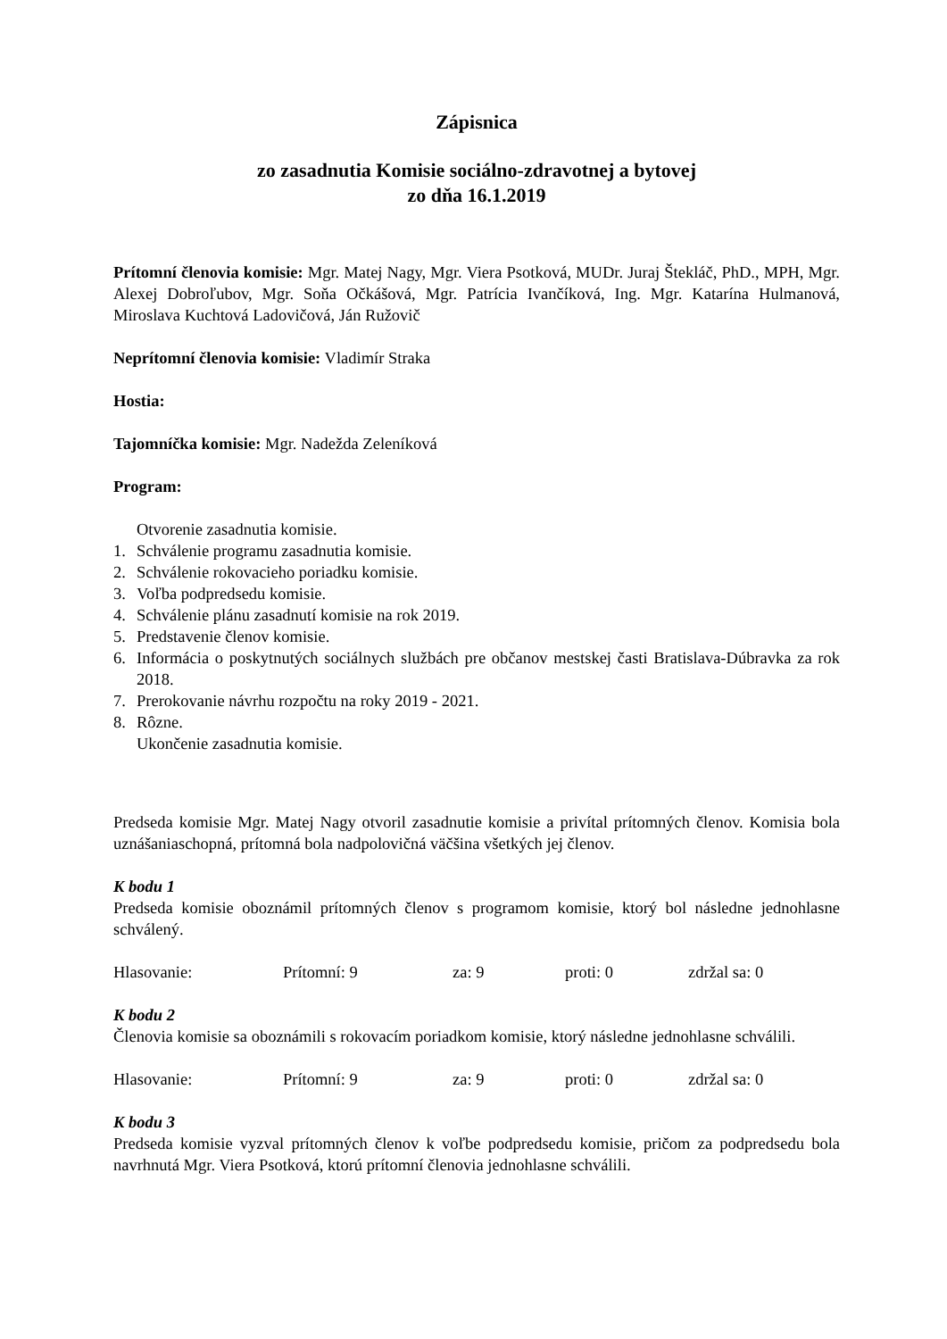Zápisnica
zo zasadnutia Komisie sociálno-zdravotnej a bytovej
zo dňa 16.1.2019
Prítomní členovia komisie: Mgr. Matej Nagy, Mgr. Viera Psotková, MUDr. Juraj Štekláč, PhD., MPH, Mgr. Alexej Dobroľubov, Mgr. Soňa Očkášová, Mgr. Patrícia Ivančíková, Ing. Mgr. Katarína Hulmanová, Miroslava Kuchtová Ladovičová, Ján Ružovič
Neprítomní členovia komisie: Vladimír Straka
Hostia:
Tajomníčka komisie: Mgr. Nadežda Zeleníková
Program:
Otvorenie zasadnutia komisie.
1. Schválenie programu zasadnutia komisie.
2. Schválenie rokovacieho poriadku komisie.
3. Voľba podpredsedu komisie.
4. Schválenie plánu zasadnutí komisie na rok 2019.
5. Predstavenie členov komisie.
6. Informácia o poskytnutých sociálnych službách pre občanov mestskej časti Bratislava-Dúbravka za rok 2018.
7. Prerokovanie návrhu rozpočtu na roky 2019 - 2021.
8. Rôzne.
Ukončenie zasadnutia komisie.
Predseda komisie Mgr. Matej Nagy otvoril zasadnutie komisie a privítal prítomných členov. Komisia bola uznášaniaschopná, prítomná bola nadpolovičná väčšina všetkých jej členov.
K bodu 1
Predseda komisie oboznámil prítomných členov s programom komisie, ktorý bol následne jednohlasne schválený.
Hlasovanie: Prítomní: 9 za: 9 proti: 0 zdržal sa: 0
K bodu 2
Členovia komisie sa oboznámili s rokovacím poriadkom komisie, ktorý následne jednohlasne schválili.
Hlasovanie: Prítomní: 9 za: 9 proti: 0 zdržal sa: 0
K bodu 3
Predseda komisie vyzval prítomných členov k voľbe podpredsedu komisie, pričom za podpredsedu bola navrhnutá Mgr. Viera Psotková, ktorú prítomní členovia jednohlasne schválili.